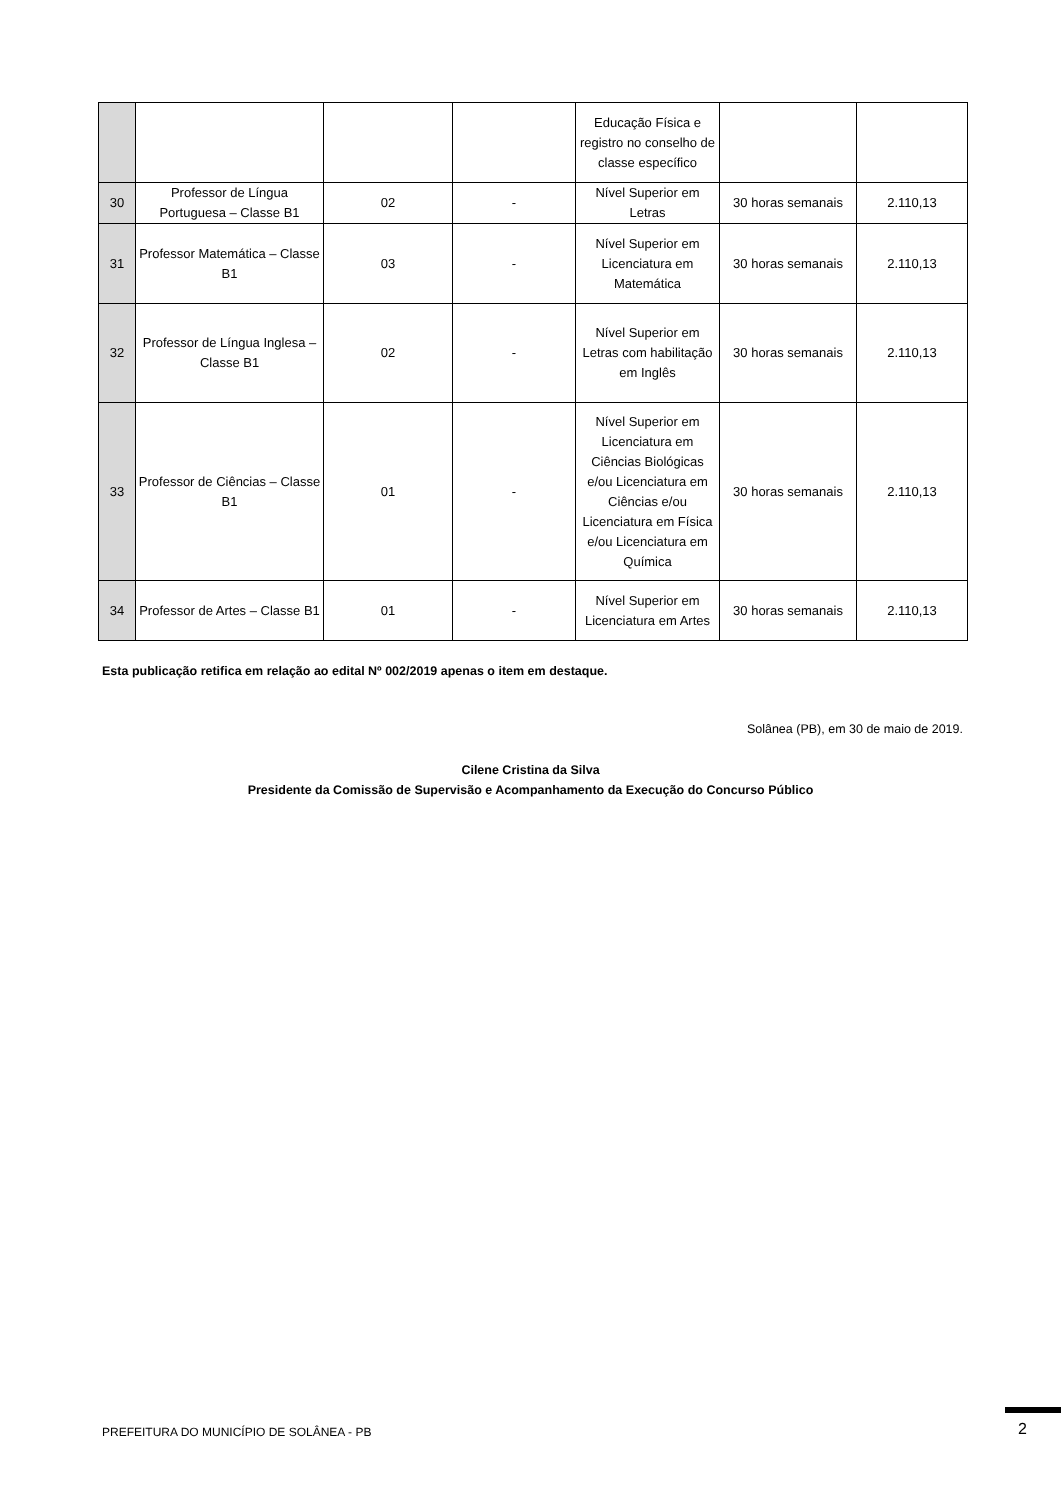| | | | | Educação Física e registro no conselho de classe específico | | |
| 30 | Professor de Língua Portuguesa – Classe B1 | 02 | - | Nível Superior em Letras | 30 horas semanais | 2.110,13 |
| 31 | Professor Matemática – Classe B1 | 03 | - | Nível Superior em Licenciatura em Matemática | 30 horas semanais | 2.110,13 |
| 32 | Professor de Língua Inglesa – Classe B1 | 02 | - | Nível Superior em Letras com habilitação em Inglês | 30 horas semanais | 2.110,13 |
| 33 | Professor de Ciências – Classe B1 | 01 | - | Nível Superior em Licenciatura em Ciências Biológicas e/ou Licenciatura em Ciências e/ou Licenciatura em Física e/ou Licenciatura em Química | 30 horas semanais | 2.110,13 |
| 34 | Professor de Artes – Classe B1 | 01 | - | Nível Superior em Licenciatura em Artes | 30 horas semanais | 2.110,13 |
Esta publicação retifica em relação ao edital Nº 002/2019 apenas o item em destaque.
Solânea (PB), em 30 de maio de 2019.
Cilene Cristina da Silva
Presidente da Comissão de Supervisão e Acompanhamento da Execução do Concurso Público
PREFEITURA DO MUNICÍPIO DE SOLÂNEA - PB
2